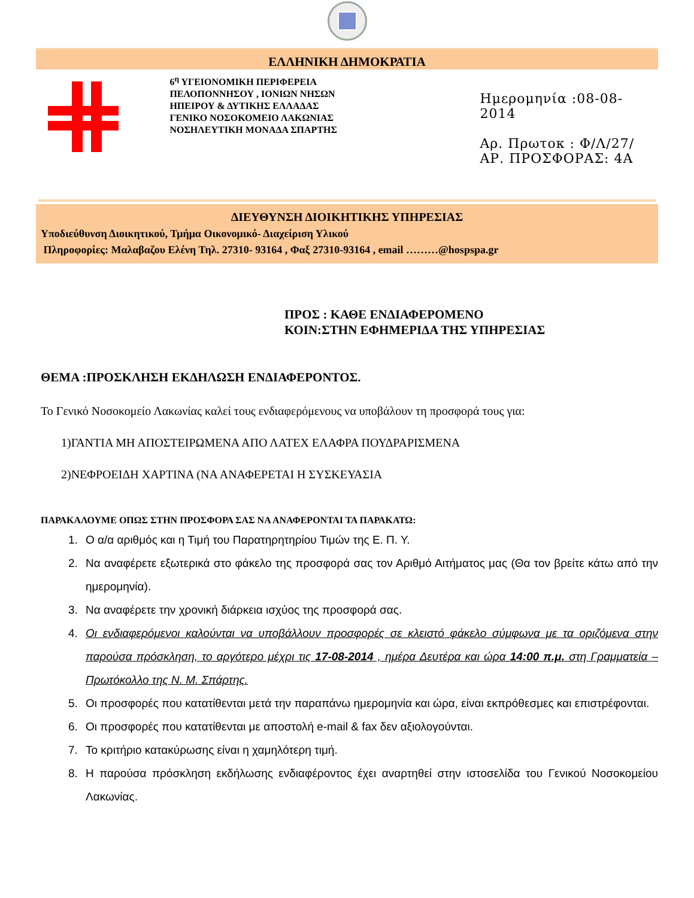ΕΛΛΗΝΙΚΗ ΔΗΜΟΚΡΑΤΙΑ
6<sup>η</sup> ΥΓΕΙΟΝΟΜΙΚΗ ΠΕΡΙΦΕΡΕΙΑ
ΠΕΛΟΠΟΝΝΗΣΟΥ , ΙΟΝΙΩΝ ΝΗΣΩΝ
ΗΠΕΙΡΟΥ & ΔΥΤΙΚΗΣ ΕΛΛΑΔΑΣ
ΓΕΝΙΚΟ ΝΟΣΟΚΟΜΕΙΟ ΛΑΚΩΝΙΑΣ
ΝΟΣΗΛΕΥΤΙΚΗ ΜΟΝΑΔΑ ΣΠΑΡΤΗΣ
Ημερομηνία :08-08-2014
Αρ. Πρωτοκ : Φ/Λ/27/
ΑΡ. ΠΡΟΣΦΟΡΑΣ: 4Α
ΔΙΕΥΘΥΝΣΗ ΔΙΟΙΚΗΤΙΚΗΣ ΥΠΗΡΕΣΙΑΣ
Υποδιεύθυνση Διοικητικού, Τμήμα Οικονομικό- Διαχείριση Υλικού
Πληροφορίες: Μαλαβαζου Ελένη Τηλ. 27310- 93164 , Φαξ 27310-93164 , email ………@hospspa.gr
ΠΡΟΣ : ΚΑΘΕ ΕΝΔΙΑΦΕΡΟΜΕΝΟ
ΚΟΙΝ:ΣΤΗΝ ΕΦΗΜΕΡΙΔΑ ΤΗΣ ΥΠΗΡΕΣΙΑΣ
ΘΕΜΑ :ΠΡΟΣΚΛΗΣΗ ΕΚΔΗΛΩΣΗ ΕΝΔΙΑΦΕΡΟΝΤΟΣ.
Το Γενικό Νοσοκομείο Λακωνίας καλεί τους ενδιαφερόμενους να υποβάλουν τη προσφορά τους για:
1)ΓΑΝΤΙΑ ΜΗ ΑΠΟΣΤΕΙΡΩΜΕΝΑ ΑΠΟ ΛΑΤΕΧ ΕΛΑΦΡΑ ΠΟΥΔΡΑΡΙΣΜΕΝΑ
2)ΝΕΦΡΟΕΙΔΗ ΧΑΡΤΙΝΑ (ΝΑ ΑΝΑΦΕΡΕΤΑΙ Η ΣΥΣΚΕΥΑΣΙΑ
ΠΑΡΑΚΑΛΟΥΜΕ ΟΠΩΣ ΣΤΗΝ ΠΡΟΣΦΟΡΑ ΣΑΣ ΝΑ ΑΝΑΦΕΡΟΝΤΑΙ ΤΑ ΠΑΡΑΚΑΤΩ:
1. Ο α/α αριθμός και η Τιμή του Παρατηρητηρίου Τιμών της Ε. Π. Υ.
2. Να αναφέρετε εξωτερικά στο φάκελο της προσφορά σας τον Αριθμό Αιτήματος μας (Θα τον βρείτε κάτω από την ημερομηνία).
3. Να αναφέρετε την χρονική διάρκεια ισχύος της προσφορά σας.
4. Οι ενδιαφερόμενοι καλούνται να υποβάλλουν προσφορές σε κλειστό φάκελο σύμφωνα με τα οριζόμενα στην παρούσα πρόσκληση, το αργότερο μέχρι τις 17-08-2014 , ημέρα Δευτέρα και ώρα 14:00 π.μ. στη Γραμματεία – Πρωτόκολλο της Ν. Μ. Σπάρτης.
5. Οι προσφορές που κατατίθενται μετά την παραπάνω ημερομηνία και ώρα, είναι εκπρόθεσμες και επιστρέφονται.
6. Οι προσφορές που κατατίθενται με αποστολή e-mail & fax δεν αξιολογούνται.
7. Το κριτήριο κατακύρωσης είναι η χαμηλότερη τιμή.
8. Η παρούσα πρόσκληση εκδήλωσης ενδιαφέροντος έχει αναρτηθεί στην ιστοσελίδα του Γενικού Νοσοκομείου Λακωνίας.